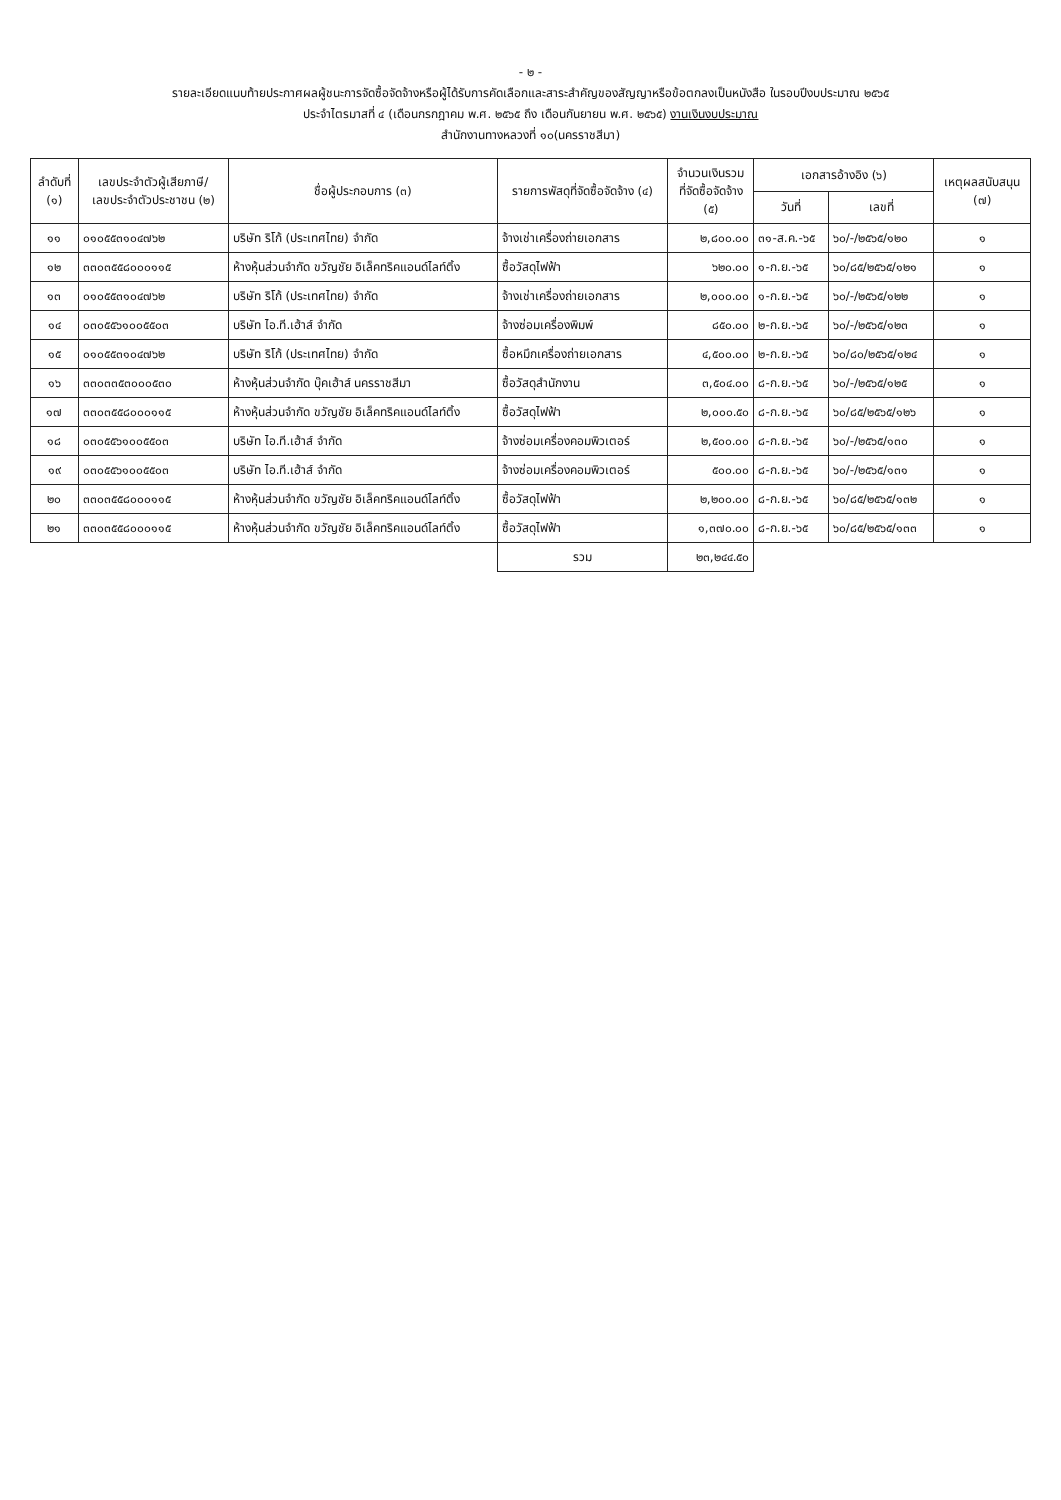- ๒ -
รายละเอียดแนบท้ายประกาศผลผู้ชนะการจัดซื้อจัดจ้างหรือผู้ได้รับการคัดเลือกและสาระสำคัญของสัญญาหรือข้อตกลงเป็นหนังสือ ในรอบปีงบประมาณ ๒๕๖๕
ประจำไตรมาสที่ ๔ (เดือนกรกฎาคม พ.ศ. ๒๕๖๕ ถึง เดือนกันยายน พ.ศ. ๒๕๖๕) งานเงินงบประมาณ
สำนักงานทางหลวงที่ ๑๐(นครราชสีมา)
| ลำดับที่ (๑) | เลขประจำตัวผู้เสียภาษี/ เลขประจำตัวประชาชน (๒) | ชื่อผู้ประกอบการ (๓) | รายการพัสดุที่จัดซื้อจัดจ้าง (๔) | จำนวนเงินรวม ที่จัดซื้อจัดจ้าง (๕) | เอกสารอ้างอิง (๖) | | เหตุผลสนับสนุน (๗) |
| --- | --- | --- | --- | --- | --- | --- | --- |
| | | | | | วันที่ | เลขที่ | |
| ๑๑ | ๐๑๐๕๕๓๑๐๔๗๖๒ | บริษัท ริโก้ (ประเทศไทย) จำกัด | จ้างเช่าเครื่องถ่ายเอกสาร | ๒,๘๐๐.๐๐ | ๓๑-ส.ค.-๖๕ | ๖๐/-/๒๕๖๕/๑๒๐ | ๑ |
| ๑๒ | ๓๓๐๓๕๕๘๐๐๐๑๑๕ | ห้างหุ้นส่วนจำกัด ขวัญชัย อิเล็คทริคแอนด์ไลท์ติ้ง | ซื้อวัสดุไฟฟ้า | ๖๒๐.๐๐ | ๑-ก.ย.-๖๕ | ๖๐/๘๕/๒๕๖๕/๑๒๑ | ๑ |
| ๑๓ | ๐๑๐๕๕๓๑๐๔๗๖๒ | บริษัท ริโก้ (ประเทศไทย) จำกัด | จ้างเช่าเครื่องถ่ายเอกสาร | ๒,๐๐๐.๐๐ | ๑-ก.ย.-๖๕ | ๖๐/-/๒๕๖๕/๑๒๒ | ๑ |
| ๑๔ | ๐๓๐๕๕๖๑๐๐๕๕๐๓ | บริษัท ไอ.ที.เฮ้าส์ จำกัด | จ้างซ่อมเครื่องพิมพ์ | ๘๕๐.๐๐ | ๒-ก.ย.-๖๕ | ๖๐/-/๒๕๖๕/๑๒๓ | ๑ |
| ๑๕ | ๐๑๐๕๕๓๑๐๔๗๖๒ | บริษัท ริโก้ (ประเทศไทย) จำกัด | ซื้อหมึกเครื่องถ่ายเอกสาร | ๔,๕๐๐.๐๐ | ๒-ก.ย.-๖๕ | ๖๐/๘๐/๒๕๖๕/๑๒๔ | ๑ |
| ๑๖ | ๓๓๐๓๓๕๓๐๐๐๕๓๐ | ห้างหุ้นส่วนจำกัด บุ๊คเฮ้าส์ นครราชสีมา | ซื้อวัสดุสำนักงาน | ๓,๕๐๔.๐๐ | ๘-ก.ย.-๖๕ | ๖๐/-/๒๕๖๕/๑๒๕ | ๑ |
| ๑๗ | ๓๓๐๓๕๕๘๐๐๐๑๑๕ | ห้างหุ้นส่วนจำกัด ขวัญชัย อิเล็คทริคแอนด์ไลท์ติ้ง | ซื้อวัสดุไฟฟ้า | ๒,๐๐๐.๕๐ | ๘-ก.ย.-๖๕ | ๖๐/๘๕/๒๕๖๕/๑๒๖ | ๑ |
| ๑๘ | ๐๓๐๕๕๖๑๐๐๕๕๐๓ | บริษัท ไอ.ที.เฮ้าส์ จำกัด | จ้างซ่อมเครื่องคอมพิวเตอร์ | ๒,๕๐๐.๐๐ | ๘-ก.ย.-๖๕ | ๖๐/-/๒๕๖๕/๑๓๐ | ๑ |
| ๑๙ | ๐๓๐๕๕๖๑๐๐๕๕๐๓ | บริษัท ไอ.ที.เฮ้าส์ จำกัด | จ้างซ่อมเครื่องคอมพิวเตอร์ | ๕๐๐.๐๐ | ๘-ก.ย.-๖๕ | ๖๐/-/๒๕๖๕/๑๓๑ | ๑ |
| ๒๐ | ๓๓๐๓๕๕๘๐๐๐๑๑๕ | ห้างหุ้นส่วนจำกัด ขวัญชัย อิเล็คทริคแอนด์ไลท์ติ้ง | ซื้อวัสดุไฟฟ้า | ๒,๒๐๐.๐๐ | ๘-ก.ย.-๖๕ | ๖๐/๘๕/๒๕๖๕/๑๓๒ | ๑ |
| ๒๑ | ๓๓๐๓๕๕๘๐๐๐๑๑๕ | ห้างหุ้นส่วนจำกัด ขวัญชัย อิเล็คทริคแอนด์ไลท์ติ้ง | ซื้อวัสดุไฟฟ้า | ๑,๓๗๐.๐๐ | ๘-ก.ย.-๖๕ | ๖๐/๘๕/๒๕๖๕/๑๓๓ | ๑ |
| | | | รวม | ๒๓,๒๔๔.๕๐ | | | |